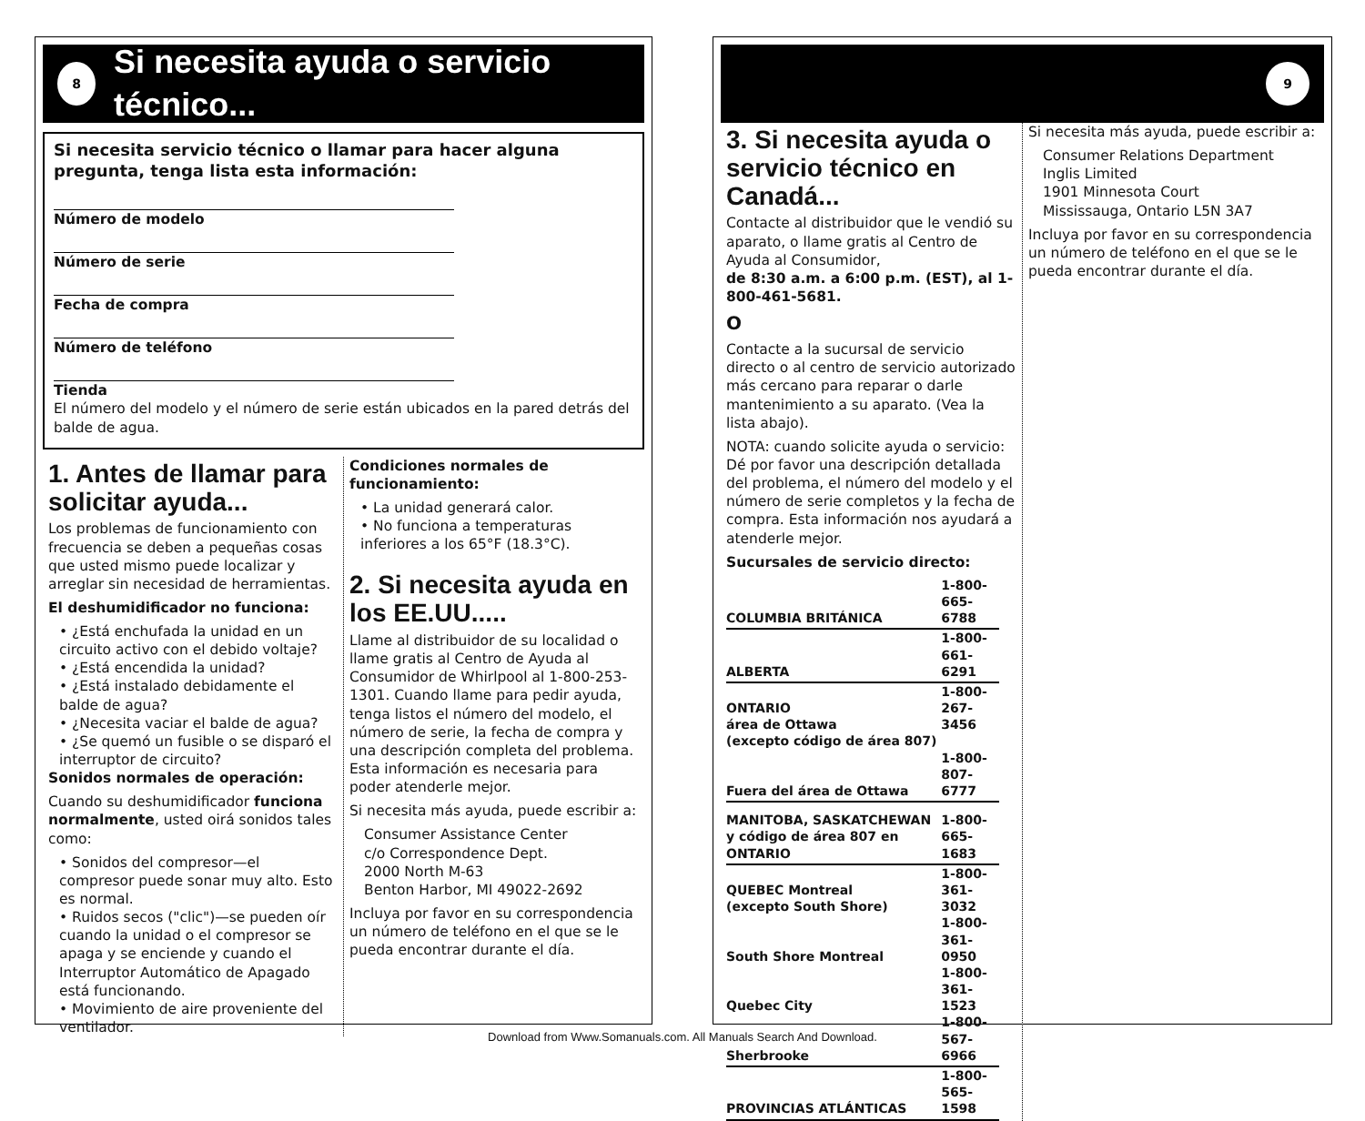8
Si necesita ayuda o servicio técnico...
Si necesita servicio técnico o llamar para hacer alguna pregunta, tenga lista esta información:
Número de modelo
Número de serie
Fecha de compra
Número de teléfono
Tienda
El número del modelo y el número de serie están ubicados en la pared detrás del balde de agua.
1. Antes de llamar para solicitar ayuda...
Los problemas de funcionamiento con frecuencia se deben a pequeñas cosas que usted mismo puede localizar y arreglar sin necesidad de herramientas.
El deshumidificador no funciona:
• ¿Está enchufada la unidad en un circuito activo con el debido voltaje?
• ¿Está encendida la unidad?
• ¿Está instalado debidamente el balde de agua?
• ¿Necesita vaciar el balde de agua?
• ¿Se quemó un fusible o se disparó el interruptor de circuito?
Sonidos normales de operación:
Cuando su deshumidificador funciona normalmente, usted oirá sonidos tales como:
• Sonidos del compresor—el compresor puede sonar muy alto. Esto es normal.
• Ruidos secos ("clic")—se pueden oír cuando la unidad o el compresor se apaga y se enciende y cuando el Interruptor Automático de Apagado está funcionando.
• Movimiento de aire proveniente del ventilador.
Condiciones normales de funcionamiento:
• La unidad generará calor.
• No funciona a temperaturas inferiores a los 65°F (18.3°C).
2. Si necesita ayuda en los EE.UU.....
Llame al distribuidor de su localidad o llame gratis al Centro de Ayuda al Consumidor de Whirlpool al 1-800-253-1301. Cuando llame para pedir ayuda, tenga listos el número del modelo, el número de serie, la fecha de compra y una descripción completa del problema. Esta información es necesaria para poder atenderle mejor.
Si necesita más ayuda, puede escribir a:
Consumer Assistance Center
c/o Correspondence Dept.
2000 North M-63
Benton Harbor, MI 49022-2692
Incluya por favor en su correspondencia un número de teléfono en el que se le pueda encontrar durante el día.
9
3. Si necesita ayuda o servicio técnico en Canadá...
Contacte al distribuidor que le vendió su aparato, o llame gratis al Centro de Ayuda al Consumidor,
de 8:30 a.m. a 6:00 p.m. (EST), al 1-800-461-5681.
O
Contacte a la sucursal de servicio directo o al centro de servicio autorizado más cercano para reparar o darle mantenimiento a su aparato. (Vea la lista abajo).
NOTA: cuando solicite ayuda o servicio: Dé por favor una descripción detallada del problema, el número del modelo y el número de serie completos y la fecha de compra. Esta información nos ayudará a atenderle mejor.
Sucursales de servicio directo:
| COLUMBIA BRITÁNICA | 1-800-665-6788 |
| ALBERTA | 1-800-661-6291 |
| ONTARIO área de Ottawa | 1-800-267-3456 |
| (excepto código de área 807) | |
| Fuera del área de Ottawa | 1-800-807-6777 |
| MANITOBA, SASKATCHEWAN y código de área 807 en ONTARIO | 1-800-665-1683 |
| QUEBEC Montreal (excepto South Shore) | 1-800-361-3032 |
| South Shore Montreal | 1-800-361-0950 |
| Quebec City | 1-800-361-1523 |
| Sherbrooke | 1-800-567-6966 |
| PROVINCIAS ATLÁNTICAS | 1-800-565-1598 |
Si necesita más ayuda, puede escribir a:
Consumer Relations Department
Inglis Limited
1901 Minnesota Court
Mississauga, Ontario L5N 3A7
Incluya por favor en su correspondencia un número de teléfono en el que se le pueda encontrar durante el día.
Download from Www.Somanuals.com. All Manuals Search And Download.